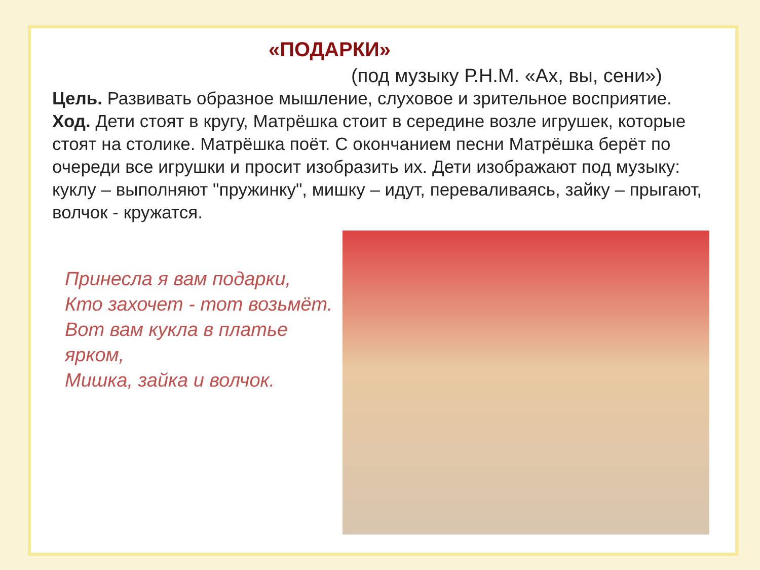«ПОДАРКИ»
(под музыку Р.Н.М. «Ах, вы, сени»)
Цель. Развивать образное мышление, слуховое и зрительное восприятие.
Ход. Дети стоят в кругу, Матрёшка стоит в середине возле игрушек, которые стоят на столике. Матрёшка поёт. С окончанием песни Матрёшка берёт по очереди все игрушки и просит изобразить их. Дети изображают под музыку: куклу – выполняют "пружинку", мишку – идут, переваливаясь, зайку – прыгают, волчок - кружатся.
Принесла я вам подарки,
Кто захочет - тот возьмёт.
Вот вам кукла в платье ярком,
Мишка, зайка и волчок.